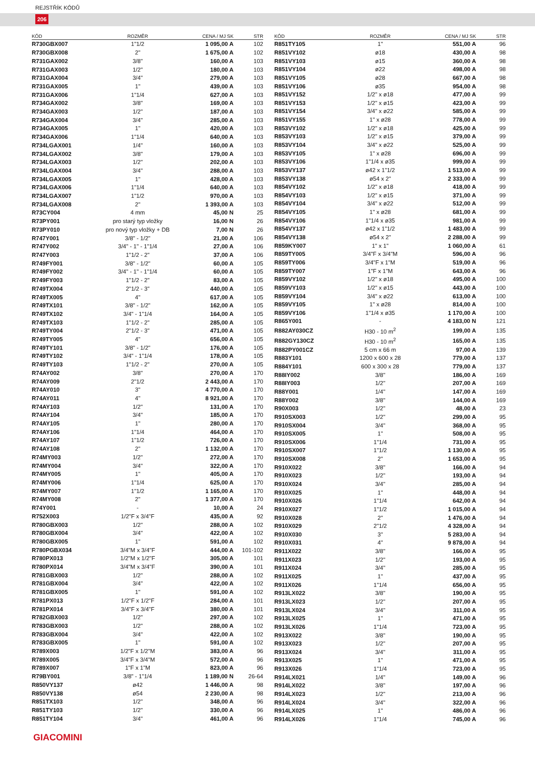REJSTŘÍK KÓDŮ
206
| KÓD | ROZMĚR | CENA / MJ SK | STR |
| --- | --- | --- | --- |
| R730GBX007 | 1"1/2 | 1 095,00 A | 102 |
| R730GBX008 | 2" | 1 675,00 A | 102 |
| R731GAX002 | 3/8" | 160,00 A | 103 |
| R731GAX003 | 1/2" | 180,00 A | 103 |
| R731GAX004 | 3/4" | 279,00 A | 103 |
| R731GAX005 | 1" | 439,00 A | 103 |
| R731GAX006 | 1"1/4 | 627,00 A | 103 |
| R734GAX002 | 3/8" | 169,00 A | 103 |
| R734GAX003 | 1/2" | 187,00 A | 103 |
| R734GAX004 | 3/4" | 285,00 A | 103 |
| R734GAX005 | 1" | 420,00 A | 103 |
| R734GAX006 | 1"1/4 | 640,00 A | 103 |
| R734LGAX001 | 1/4" | 160,00 A | 103 |
| R734LGAX002 | 3/8" | 179,00 A | 103 |
| R734LGAX003 | 1/2" | 202,00 A | 103 |
| R734LGAX004 | 3/4" | 288,00 A | 103 |
| R734LGAX005 | 1" | 428,00 A | 103 |
| R734LGAX006 | 1"1/4 | 640,00 A | 103 |
| R734LGAX007 | 1"1/2 | 970,00 A | 103 |
| R734LGAX008 | 2" | 1 393,00 A | 103 |
| R73CY004 | 4 mm | 45,00 N | 25 |
| R73PY001 | pro starý typ vložky | 16,00 N | 26 |
| R73PY010 | pro nový typ vložky + DB | 7,00 N | 26 |
| R747Y001 | 3/8" - 1/2" | 21,00 A | 106 |
| R747Y002 | 3/4" - 1" - 1"1/4 | 27,00 A | 106 |
| R747Y003 | 1"1/2 - 2" | 37,00 A | 106 |
| R749FY001 | 3/8" - 1/2" | 60,00 A | 105 |
| R749FY002 | 3/4" - 1" - 1"1/4 | 60,00 A | 105 |
| R749FY003 | 1"1/2 - 2" | 83,00 A | 105 |
| R749TX004 | 2"1/2 - 3" | 440,00 A | 105 |
| R749TX005 | 4" | 617,00 A | 105 |
| R749TX101 | 3/8" - 1/2" | 162,00 A | 105 |
| R749TX102 | 3/4" - 1"1/4 | 164,00 A | 105 |
| R749TX103 | 1"1/2 - 2" | 285,00 A | 105 |
| R749TY004 | 2"1/2 - 3" | 471,00 A | 105 |
| R749TY005 | 4" | 656,00 A | 105 |
| R749TY101 | 3/8" - 1/2" | 176,00 A | 105 |
| R749TY102 | 3/4" - 1"1/4 | 178,00 A | 105 |
| R749TY103 | 1"1/2 - 2" | 270,00 A | 105 |
| R74AY002 | 3/8" | 270,00 A | 170 |
| R74AY009 | 2"1/2 | 2 443,00 A | 170 |
| R74AY010 | 3" | 4 770,00 A | 170 |
| R74AY011 | 4" | 8 921,00 A | 170 |
| R74AY103 | 1/2" | 131,00 A | 170 |
| R74AY104 | 3/4" | 185,00 A | 170 |
| R74AY105 | 1" | 280,00 A | 170 |
| R74AY106 | 1"1/4 | 464,00 A | 170 |
| R74AY107 | 1"1/2 | 726,00 A | 170 |
| R74AY108 | 2" | 1 132,00 A | 170 |
| R74MY003 | 1/2" | 272,00 A | 170 |
| R74MY004 | 3/4" | 322,00 A | 170 |
| R74MY005 | 1" | 405,00 A | 170 |
| R74MY006 | 1"1/4 | 625,00 A | 170 |
| R74MY007 | 1"1/2 | 1 165,00 A | 170 |
| R74MY008 | 2" | 1 377,00 A | 170 |
| R74Y001 | - | 10,00 A | 24 |
| R752X003 | 1/2"F x 3/4"F | 435,00 A | 92 |
| R780GBX003 | 1/2" | 288,00 A | 102 |
| R780GBX004 | 3/4" | 422,00 A | 102 |
| R780GBX005 | 1" | 591,00 A | 102 |
| R780PGBX034 | 3/4"M x 3/4"F | 444,00 A | 101-102 |
| R780PX013 | 1/2"M x 1/2"F | 305,00 A | 101 |
| R780PX014 | 3/4"M x 3/4"F | 390,00 A | 101 |
| R781GBX003 | 1/2" | 288,00 A | 102 |
| R781GBX004 | 3/4" | 422,00 A | 102 |
| R781GBX005 | 1" | 591,00 A | 102 |
| R781PX013 | 1/2"F x 1/2"F | 284,00 A | 101 |
| R781PX014 | 3/4"F x 3/4"F | 380,00 A | 101 |
| R782GBX003 | 1/2" | 297,00 A | 102 |
| R783GBX003 | 1/2" | 288,00 A | 102 |
| R783GBX004 | 3/4" | 422,00 A | 102 |
| R783GBX005 | 1" | 591,00 A | 102 |
| R789X003 | 1/2"F x 1/2"M | 383,00 A | 96 |
| R789X005 | 3/4"F x 3/4"M | 572,00 A | 96 |
| R789X007 | 1"F x 1"M | 823,00 A | 96 |
| R79BY001 | 3/8" - 1"1/4 | 1 189,00 N | 26-64 |
| R850VY137 | ø42 | 1 446,00 A | 98 |
| R850VY138 | ø54 | 2 230,00 A | 98 |
| R851TX103 | 1/2" | 348,00 A | 96 |
| R851TY103 | 1/2" | 330,00 A | 96 |
| R851TY104 | 3/4" | 461,00 A | 96 |
| KÓD | ROZMĚR | CENA / MJ SK | STR |
| --- | --- | --- | --- |
| R851TY105 | 1" | 551,00 A | 96 |
| R851VY102 | ø18 | 430,00 A | 98 |
| R851VY103 | ø15 | 360,00 A | 98 |
| R851VY104 | ø22 | 498,00 A | 98 |
| R851VY105 | ø28 | 667,00 A | 98 |
| R851VY106 | ø35 | 954,00 A | 98 |
| R851VY152 | 1/2" x ø18 | 477,00 A | 99 |
| R851VY153 | 1/2" x ø15 | 423,00 A | 99 |
| R851VY154 | 3/4" x ø22 | 585,00 A | 99 |
| R851VY155 | 1" x ø28 | 778,00 A | 99 |
| R853VY102 | 1/2" x ø18 | 425,00 A | 99 |
| R853VY103 | 1/2" x ø15 | 379,00 A | 99 |
| R853VY104 | 3/4" x ø22 | 525,00 A | 99 |
| R853VY105 | 1" x ø28 | 696,00 A | 99 |
| R853VY106 | 1"1/4 x ø35 | 999,00 A | 99 |
| R853VY137 | ø42 x 1"1/2 | 1 513,00 A | 99 |
| R853VY138 | ø54 x 2" | 2 333,00 A | 99 |
| R854VY102 | 1/2" x ø18 | 418,00 A | 99 |
| R854VY103 | 1/2" x ø15 | 371,00 A | 99 |
| R854VY104 | 3/4" x ø22 | 512,00 A | 99 |
| R854VY105 | 1" x ø28 | 681,00 A | 99 |
| R854VY106 | 1"1/4 x ø35 | 981,00 A | 99 |
| R854VY137 | ø42 x 1"1/2 | 1 483,00 A | 99 |
| R854VY138 | ø54 x 2" | 2 288,00 A | 99 |
| R859KY007 | 1" x 1" | 1 060,00 A | 61 |
| R859TY005 | 3/4"F x 3/4"M | 596,00 A | 96 |
| R859TY006 | 3/4"F x 1"M | 519,00 A | 96 |
| R859TY007 | 1"F x 1"M | 643,00 A | 96 |
| R859VY102 | 1/2" x ø18 | 495,00 A | 100 |
| R859VY103 | 1/2" x ø15 | 443,00 A | 100 |
| R859VY104 | 3/4" x ø22 | 613,00 A | 100 |
| R859VY105 | 1" x ø28 | 814,00 A | 100 |
| R859VY106 | 1"1/4 x ø35 | 1 170,00 A | 100 |
| R865Y001 | - | 4 183,00 N | 121 |
| R882AY030CZ | H30 - 10 m<sup>2</sup> | 199,00 A | 135 |
| R882GY130CZ | H30 - 10 m<sup>2</sup> | 165,00 A | 135 |
| R882PY001CZ | 5 cm x 66 m | 97,00 A | 139 |
| R883Y101 | 1200 x 600 x 28 | 779,00 A | 137 |
| R884Y101 | 600 x 300 x 28 | 779,00 A | 137 |
| R88IY002 | 3/8" | 186,00 A | 169 |
| R88IY003 | 1/2" | 207,00 A | 169 |
| R88Y001 | 1/4" | 147,00 A | 169 |
| R88Y002 | 3/8" | 144,00 A | 169 |
| R90X003 | 1/2" | 48,00 A | 23 |
| R910SX003 | 1/2" | 299,00 A | 95 |
| R910SX004 | 3/4" | 368,00 A | 95 |
| R910SX005 | 1" | 508,00 A | 95 |
| R910SX006 | 1"1/4 | 731,00 A | 95 |
| R910SX007 | 1"1/2 | 1 130,00 A | 95 |
| R910SX008 | 2" | 1 653,00 A | 95 |
| R910X022 | 3/8" | 166,00 A | 94 |
| R910X023 | 1/2" | 193,00 A | 94 |
| R910X024 | 3/4" | 285,00 A | 94 |
| R910X025 | 1" | 448,00 A | 94 |
| R910X026 | 1"1/4 | 642,00 A | 94 |
| R910X027 | 1"1/2 | 1 015,00 A | 94 |
| R910X028 | 2" | 1 476,00 A | 94 |
| R910X029 | 2"1/2 | 4 328,00 A | 94 |
| R910X030 | 3" | 5 283,00 A | 94 |
| R910X031 | 4" | 9 878,00 A | 94 |
| R911X022 | 3/8" | 166,00 A | 95 |
| R911X023 | 1/2" | 193,00 A | 95 |
| R911X024 | 3/4" | 285,00 A | 95 |
| R911X025 | 1" | 437,00 A | 95 |
| R911X026 | 1"1/4 | 656,00 A | 95 |
| R913LX022 | 3/8" | 190,00 A | 95 |
| R913LX023 | 1/2" | 207,00 A | 95 |
| R913LX024 | 3/4" | 311,00 A | 95 |
| R913LX025 | 1" | 471,00 A | 95 |
| R913LX026 | 1"1/4 | 723,00 A | 95 |
| R913X022 | 3/8" | 190,00 A | 95 |
| R913X023 | 1/2" | 207,00 A | 95 |
| R913X024 | 3/4" | 311,00 A | 95 |
| R913X025 | 1" | 471,00 A | 95 |
| R913X026 | 1"1/4 | 723,00 A | 95 |
| R914LX021 | 1/4" | 149,00 A | 96 |
| R914LX022 | 3/8" | 197,00 A | 96 |
| R914LX023 | 1/2" | 213,00 A | 96 |
| R914LX024 | 3/4" | 322,00 A | 96 |
| R914LX025 | 1" | 486,00 A | 96 |
| R914LX026 | 1"1/4 | 745,00 A | 96 |
GIACOMINI